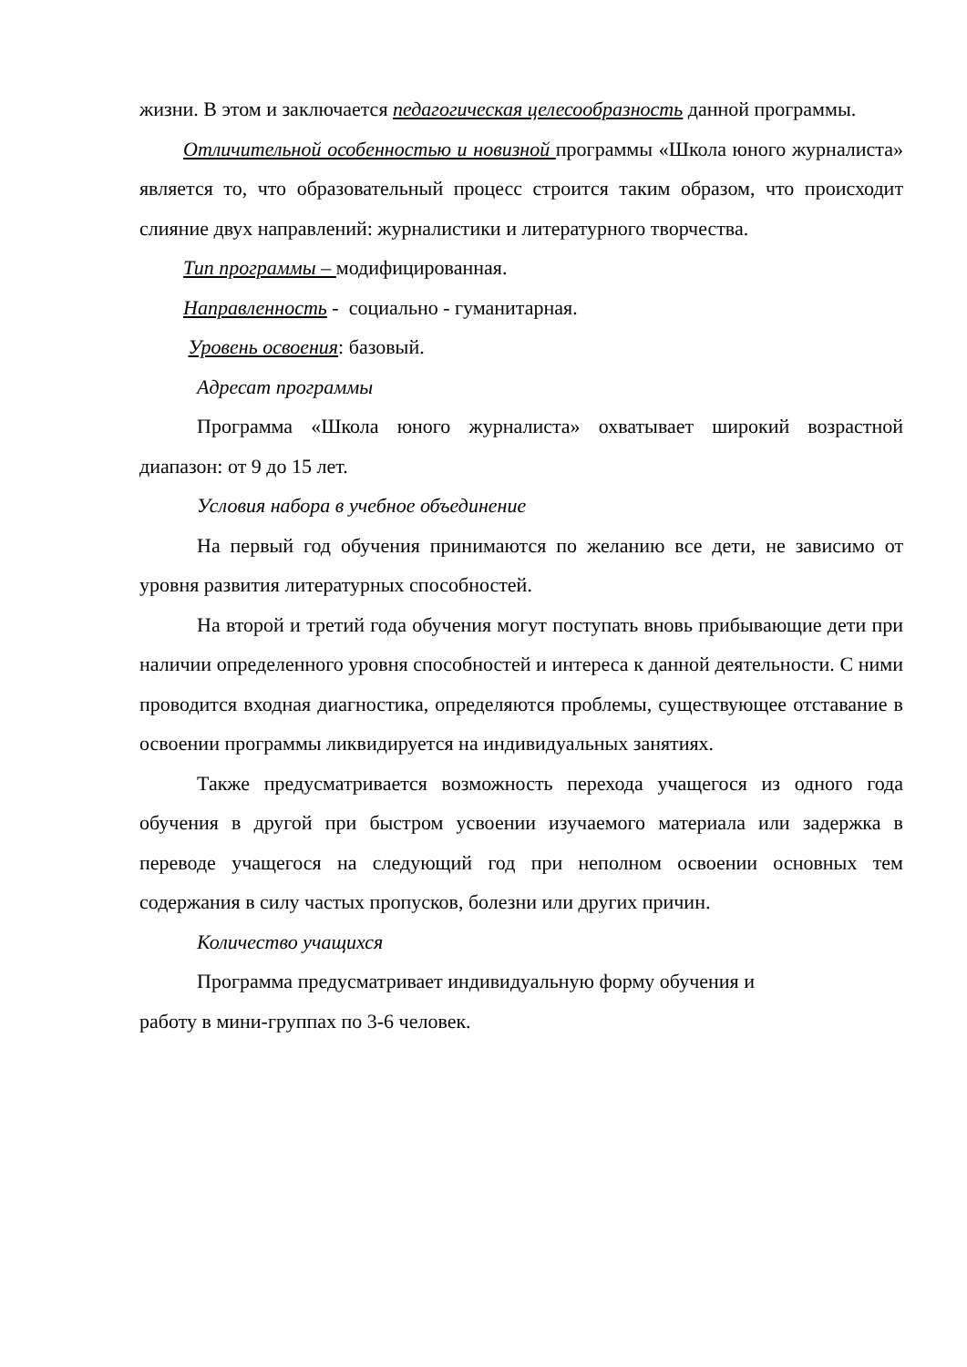жизни. В этом и заключается педагогическая целесообразность данной программы.
Отличительной особенностью и новизной программы «Школа юного журналиста» является то, что образовательный процесс строится таким образом, что происходит слияние двух направлений: журналистики и литературного творчества.
Тип программы – модифицированная.
Направленность - социально - гуманитарная.
Уровень освоения: базовый.
Адресат программы
Программа «Школа юного журналиста» охватывает широкий возрастной диапазон: от 9 до 15 лет.
Условия набора в учебное объединение
На первый год обучения принимаются по желанию все дети, не зависимо от уровня развития литературных способностей.
На второй и третий года обучения могут поступать вновь прибывающие дети при наличии определенного уровня способностей и интереса к данной деятельности. С ними проводится входная диагностика, определяются проблемы, существующее отставание в освоении программы ликвидируется на индивидуальных занятиях.
Также предусматривается возможность перехода учащегося из одного года обучения в другой при быстром усвоении изучаемого материала или задержка в переводе учащегося на следующий год при неполном освоении основных тем содержания в силу частых пропусков, болезни или других причин.
Количество учащихся
Программа предусматривает индивидуальную форму обучения и
работу в мини-группах по 3-6 человек.